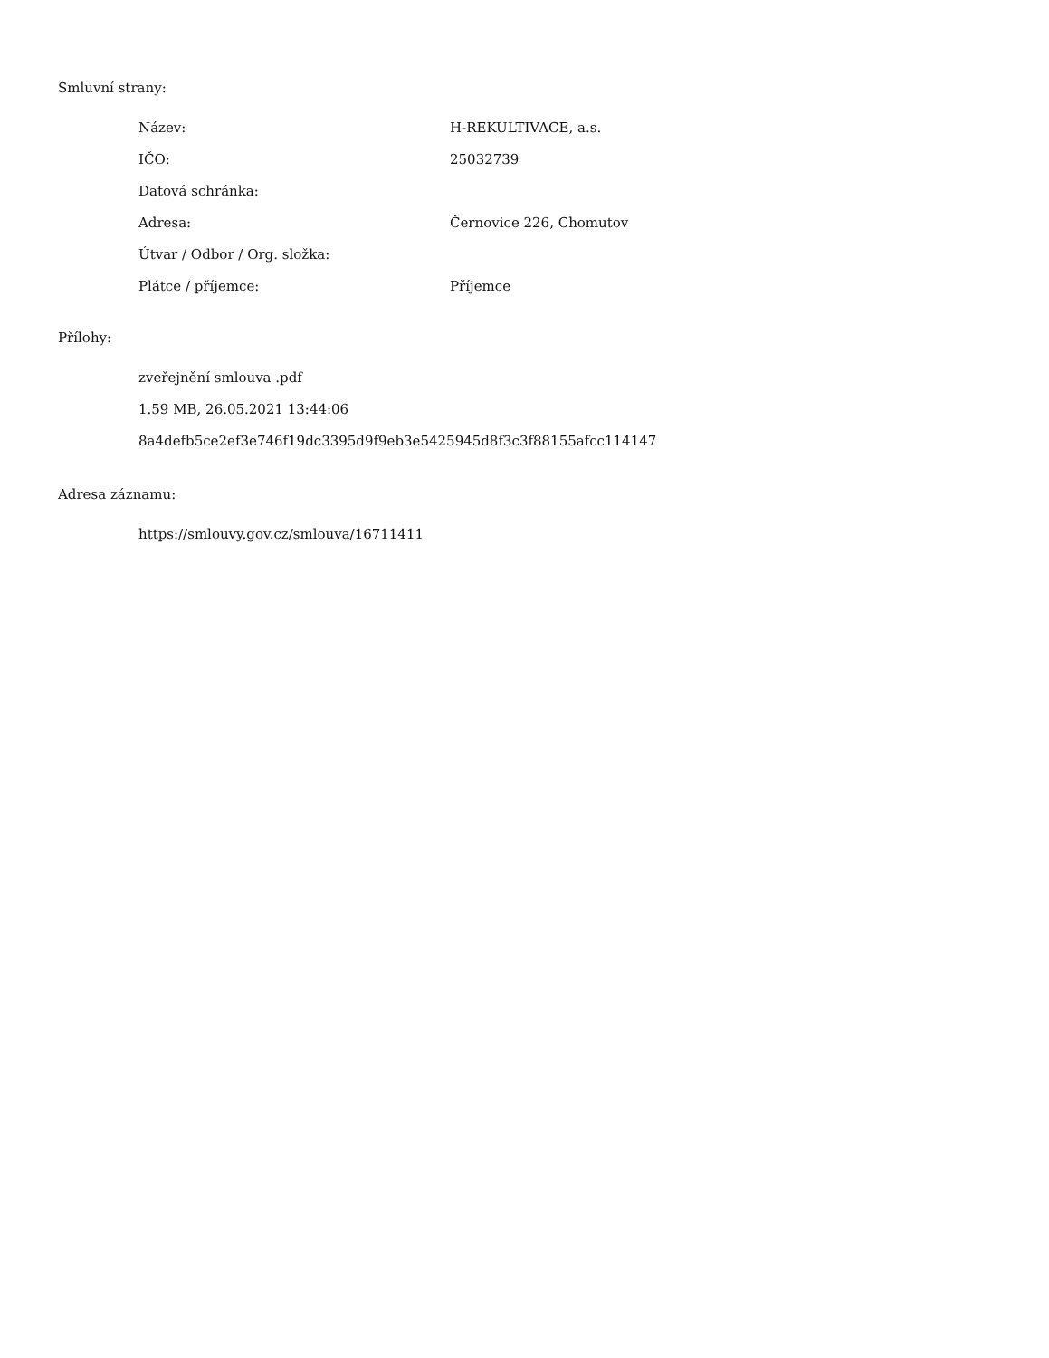Smluvní strany:
| Název: | H-REKULTIVACE, a.s. |
| IČO: | 25032739 |
| Datová schránka: | |
| Adresa: | Černovice 226, Chomutov |
| Útvar / Odbor / Org. složka: | |
| Plátce / příjemce: | Příjemce |
Přílohy:
zveřejnění smlouva .pdf
1.59 MB, 26.05.2021 13:44:06
8a4defb5ce2ef3e746f19dc3395d9f9eb3e5425945d8f3c3f88155afcc114147
Adresa záznamu:
https://smlouvy.gov.cz/smlouva/16711411